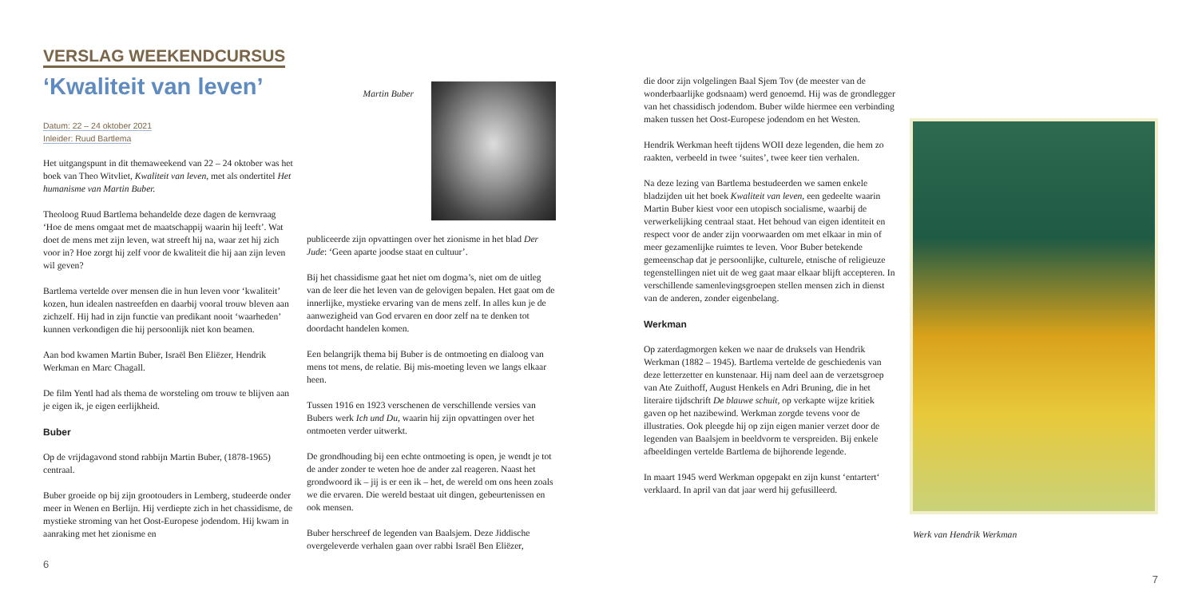VERSLAG WEEKENDCURSUS
‘Kwaliteit van leven’
Datum: 22 – 24 oktober 2021
Inleider: Ruud Bartlema
Het uitgangspunt in dit themaweekend van 22 – 24 oktober was het boek van Theo Witvliet, Kwaliteit van leven, met als ondertitel Het humanisme van Martin Buber.
Theoloog Ruud Bartlema behandelde deze dagen de kernvraag ‘Hoe de mens omgaat met de maatschappij waarin hij leeft’. Wat doet de mens met zijn leven, wat streeft hij na, waar zet hij zich voor in? Hoe zorgt hij zelf voor de kwaliteit die hij aan zijn leven wil geven?
Bartlema vertelde over mensen die in hun leven voor ‘kwaliteit’ kozen, hun idealen nastreefden en daarbij vooral trouw bleven aan zichzelf. Hij had in zijn functie van predikant nooit ‘waarheden’ kunnen verkondigen die hij persoonlijk niet kon beamen.
Aan bod kwamen Martin Buber, Israël Ben Eliëzer, Hendrik Werkman en Marc Chagall.
De film Yentl had als thema de worsteling om trouw te blijven aan je eigen ik, je eigen eerlijkheid.
Buber
Op de vrijdagavond stond rabbijn Martin Buber, (1878-1965) centraal.
Buber groeide op bij zijn grootouders in Lemberg, studeerde onder meer in Wenen en Berlijn. Hij verdiepte zich in het chassidisme, de mystieke stroming van het Oost-Europese jodendom. Hij kwam in aanraking met het zionisme en
6
Martin Buber
publiceerde zijn opvattingen over het zionisme in het blad Der Jude: ‘Geen aparte joodse staat en cultuur’.
Bij het chassidisme gaat het niet om dogma’s, niet om de uitleg van de leer die het leven van de gelovigen bepalen. Het gaat om de innerlijke, mystieke ervaring van de mens zelf. In alles kun je de aanwezigheid van God ervaren en door zelf na te denken tot doordacht handelen komen.
Een belangrijk thema bij Buber is de ontmoeting en dialoog van mens tot mens, de relatie. Bij mis-moeting leven we langs elkaar heen.
Tussen 1916 en 1923 verschenen de verschillende versies van Bubers werk Ich und Du, waarin hij zijn opvattingen over het ontmoeten verder uitwerkt.
De grondhouding bij een echte ontmoeting is open, je wendt je tot de ander zonder te weten hoe de ander zal reageren. Naast het grondwoord ik – jij is er een ik – het, de wereld om ons heen zoals we die ervaren. Die wereld bestaat uit dingen, gebeurtenissen en ook mensen.
Buber herschreef de legenden van Baalsjem. Deze Jiddische overgeleverde verhalen gaan over rabbi Israël Ben Eliëzer,
die door zijn volgelingen Baal Sjem Tov (de meester van de wonderbaarlijke godsnaam) werd genoemd. Hij was de grondlegger van het chassidisch jodendom. Buber wilde hiermee een verbinding maken tussen het Oost-Europese jodendom en het Westen.
Hendrik Werkman heeft tijdens WOII deze legenden, die hem zo raakten, verbeeld in twee ‘suites’, twee keer tien verhalen.
Na deze lezing van Bartlema bestudeerden we samen enkele bladzijden uit het boek Kwaliteit van leven, een gedeelte waarin Martin Buber kiest voor een utopisch socialisme, waarbij de verwerkelijking centraal staat. Het behoud van eigen identiteit en respect voor de ander zijn voorwaarden om met elkaar in min of meer gezamenlijke ruimtes te leven. Voor Buber betekende gemeenschap dat je persoonlijke, culturele, etnische of religieuze tegenstellingen niet uit de weg gaat maar elkaar blijft accepteren. In verschillende samenlevingsgroepen stellen mensen zich in dienst van de anderen, zonder eigenbelang.
Werkman
Op zaterdagmorgen keken we naar de druksels van Hendrik Werkman (1882 – 1945). Bartlema vertelde de geschiedenis van deze letterzetter en kunstenaar. Hij nam deel aan de verzetsgroep van Ate Zuithoff, August Henkels en Adri Bruning, die in het literaire tijdschrift De blauwe schuit, op verkapte wijze kritiek gaven op het nazibewind. Werkman zorgde tevens voor de illustraties. Ook pleegde hij op zijn eigen manier verzet door de legenden van Baalsjem in beeldvorm te verspreiden. Bij enkele afbeeldingen vertelde Bartlema de bijhorende legende.
In maart 1945 werd Werkman opgepakt en zijn kunst ‘entartert‘ verklaard. In april van dat jaar werd hij gefusilleerd.
Werk van Hendrik Werkman
7